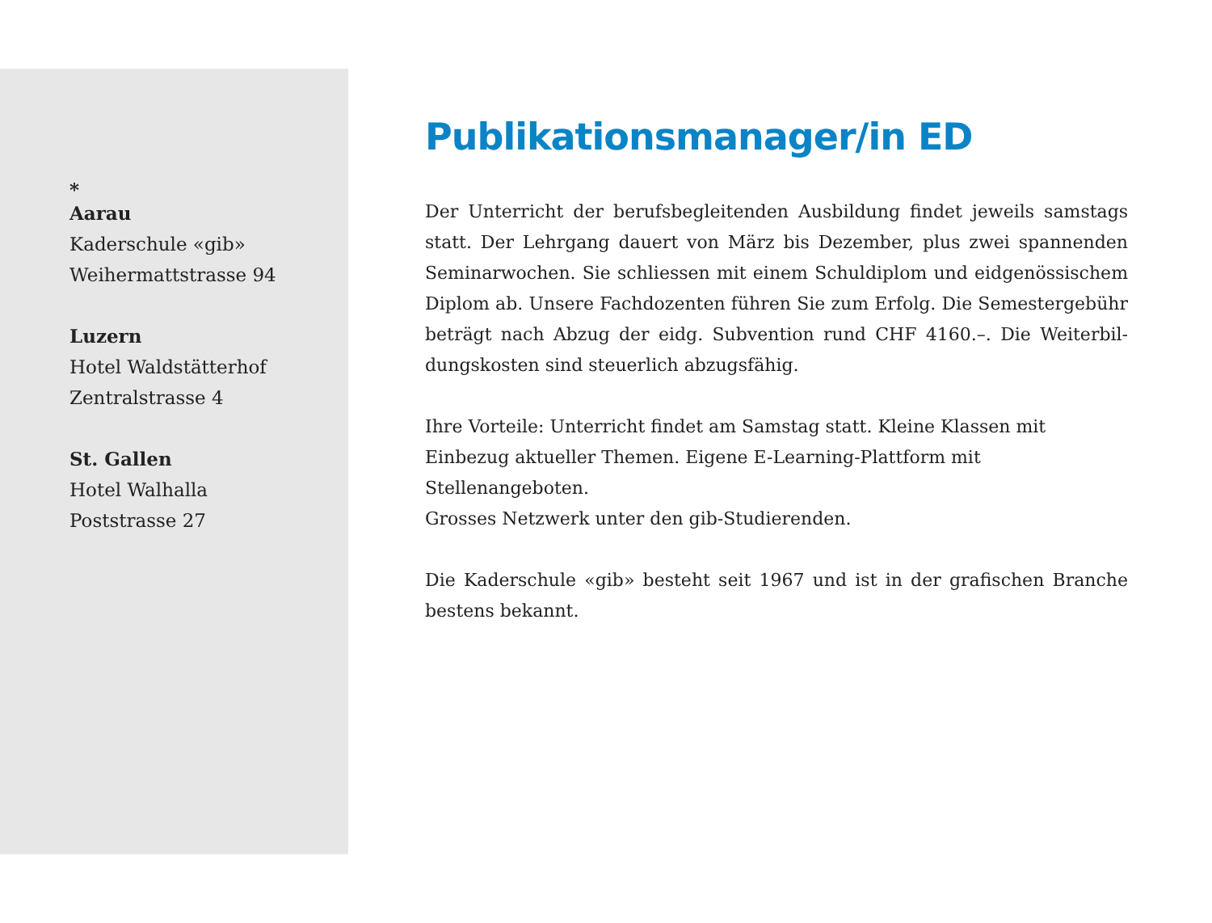*
Aarau
Kaderschule «gib»
Weihermattstrasse 94
Luzern
Hotel Waldstätterhof
Zentralstrasse 4
St. Gallen
Hotel Walhalla
Poststrasse 27
Publikationsmanager/in ED
Der Unterricht der berufsbegleitenden Ausbildung findet jeweils samstags statt. Der Lehrgang dauert von März bis Dezember, plus zwei spannenden Seminarwochen. Sie schliessen mit einem Schuldiplom und eidgenössischem Diplom ab. Unsere Fachdozenten führen Sie zum Erfolg. Die Semestergebühr beträgt nach Abzug der eidg. Subvention rund CHF 4160.–. Die Weiterbil­dungskosten sind steuerlich abzugsfähig.
Ihre Vorteile: Unterricht findet am Samstag statt. Kleine Klassen mit Einbezug aktueller Themen. Eigene E-Learning-Plattform mit Stellenangeboten.
Grosses Netzwerk unter den gib-Studierenden.
Die Kaderschule «gib» besteht seit 1967 und ist in der grafischen Branche bestens bekannt.